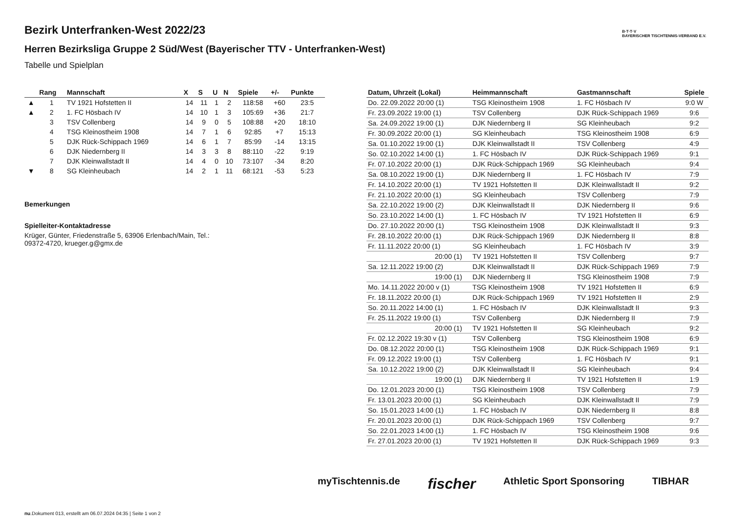B·T·T·V
BAYERISCHER TISCHTENNIS-VERBAND E.V.
Bezirk Unterfranken-West 2022/23
Herren Bezirksliga Gruppe 2 Süd/West (Bayerischer TTV - Unterfranken-West)
Tabelle und Spielplan
| | Rang | Mannschaft | X | S | U | N | Spiele | +/- | Punkte |
| --- | --- | --- | --- | --- | --- | --- | --- | --- | --- |
| ▲ | 1 | TV 1921 Hofstetten II | 14 | 11 | 1 | 2 | 118:58 | +60 | 23:5 |
| ▲ | 2 | 1. FC Hösbach IV | 14 | 10 | 1 | 3 | 105:69 | +36 | 21:7 |
| | 3 | TSV Collenberg | 14 | 9 | 0 | 5 | 108:88 | +20 | 18:10 |
| | 4 | TSG Kleinostheim 1908 | 14 | 7 | 1 | 6 | 92:85 | +7 | 15:13 |
| | 5 | DJK Rück-Schippach 1969 | 14 | 6 | 1 | 7 | 85:99 | -14 | 13:15 |
| | 6 | DJK Niedernberg II | 14 | 3 | 3 | 8 | 88:110 | -22 | 9:19 |
| | 7 | DJK Kleinwallstadt II | 14 | 4 | 0 | 10 | 73:107 | -34 | 8:20 |
| ▼ | 8 | SG Kleinheubach | 14 | 2 | 1 | 11 | 68:121 | -53 | 5:23 |
Bemerkungen
Spielleiter-Kontaktadresse
Krüger, Günter, Friedenstraße 5, 63906 Erlenbach/Main, Tel.:
09372-4720, krueger.g@gmx.de
| Datum, Uhrzeit (Lokal) | Heimmannschaft | Gastmannschaft | Spiele |
| --- | --- | --- | --- |
| Do. 22.09.2022 20:00 (1) | TSG Kleinostheim 1908 | 1. FC Hösbach IV | 9:0 W |
| Fr. 23.09.2022 19:00 (1) | TSV Collenberg | DJK Rück-Schippach 1969 | 9:6 |
| Sa. 24.09.2022 19:00 (1) | DJK Niedernberg II | SG Kleinheubach | 9:2 |
| Fr. 30.09.2022 20:00 (1) | SG Kleinheubach | TSG Kleinostheim 1908 | 6:9 |
| Sa. 01.10.2022 19:00 (1) | DJK Kleinwallstadt II | TSV Collenberg | 4:9 |
| So. 02.10.2022 14:00 (1) | 1. FC Hösbach IV | DJK Rück-Schippach 1969 | 9:1 |
| Fr. 07.10.2022 20:00 (1) | DJK Rück-Schippach 1969 | SG Kleinheubach | 9:4 |
| Sa. 08.10.2022 19:00 (1) | DJK Niedernberg II | 1. FC Hösbach IV | 7:9 |
| Fr. 14.10.2022 20:00 (1) | TV 1921 Hofstetten II | DJK Kleinwallstadt II | 9:2 |
| Fr. 21.10.2022 20:00 (1) | SG Kleinheubach | TSV Collenberg | 7:9 |
| Sa. 22.10.2022 19:00 (2) | DJK Kleinwallstadt II | DJK Niedernberg II | 9:6 |
| So. 23.10.2022 14:00 (1) | 1. FC Hösbach IV | TV 1921 Hofstetten II | 6:9 |
| Do. 27.10.2022 20:00 (1) | TSG Kleinostheim 1908 | DJK Kleinwallstadt II | 9:3 |
| Fr. 28.10.2022 20:00 (1) | DJK Rück-Schippach 1969 | DJK Niedernberg II | 8:8 |
| Fr. 11.11.2022 20:00 (1) | SG Kleinheubach | 1. FC Hösbach IV | 3:9 |
| 20:00 (1) | TV 1921 Hofstetten II | TSV Collenberg | 9:7 |
| Sa. 12.11.2022 19:00 (2) | DJK Kleinwallstadt II | DJK Rück-Schippach 1969 | 7:9 |
| 19:00 (1) | DJK Niedernberg II | TSG Kleinostheim 1908 | 7:9 |
| Mo. 14.11.2022 20:00 v (1) | TSG Kleinostheim 1908 | TV 1921 Hofstetten II | 6:9 |
| Fr. 18.11.2022 20:00 (1) | DJK Rück-Schippach 1969 | TV 1921 Hofstetten II | 2:9 |
| So. 20.11.2022 14:00 (1) | 1. FC Hösbach IV | DJK Kleinwallstadt II | 9:3 |
| Fr. 25.11.2022 19:00 (1) | TSV Collenberg | DJK Niedernberg II | 7:9 |
| 20:00 (1) | TV 1921 Hofstetten II | SG Kleinheubach | 9:2 |
| Fr. 02.12.2022 19:30 v (1) | TSV Collenberg | TSG Kleinostheim 1908 | 6:9 |
| Do. 08.12.2022 20:00 (1) | TSG Kleinostheim 1908 | DJK Rück-Schippach 1969 | 9:1 |
| Fr. 09.12.2022 19:00 (1) | TSV Collenberg | 1. FC Hösbach IV | 9:1 |
| Sa. 10.12.2022 19:00 (2) | DJK Kleinwallstadt II | SG Kleinheubach | 9:4 |
| 19:00 (1) | DJK Niedernberg II | TV 1921 Hofstetten II | 1:9 |
| Do. 12.01.2023 20:00 (1) | TSG Kleinostheim 1908 | TSV Collenberg | 7:9 |
| Fr. 13.01.2023 20:00 (1) | SG Kleinheubach | DJK Kleinwallstadt II | 7:9 |
| So. 15.01.2023 14:00 (1) | 1. FC Hösbach IV | DJK Niedernberg II | 8:8 |
| Fr. 20.01.2023 20:00 (1) | DJK Rück-Schippach 1969 | TSV Collenberg | 9:7 |
| So. 22.01.2023 14:00 (1) | 1. FC Hösbach IV | TSG Kleinostheim 1908 | 9:6 |
| Fr. 27.01.2023 20:00 (1) | TV 1921 Hofstetten II | DJK Rück-Schippach 1969 | 9:3 |
myTischtennis.de fischer Athletic Sport Sponsoring TIBHAR
nu.Dokument 013, erstellt am 06.07.2024 04:35 | Seite 1 von 2